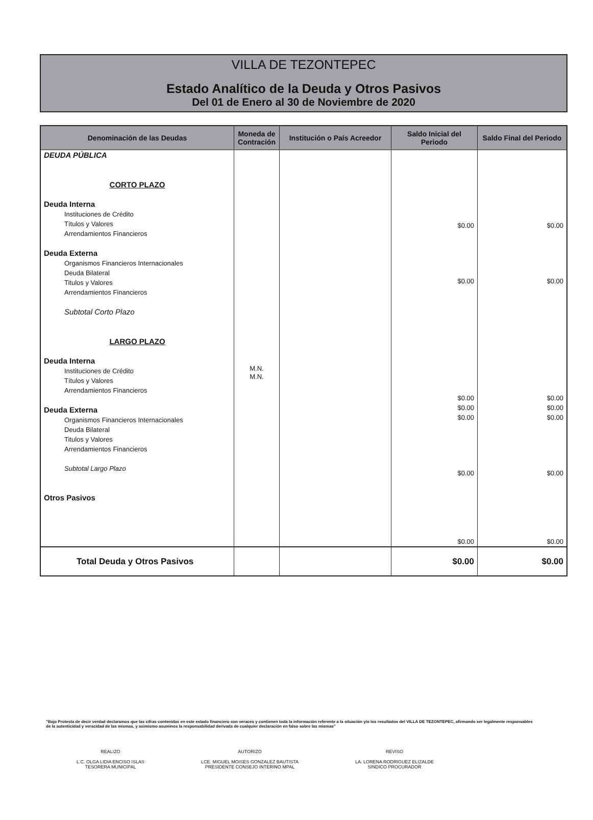VILLA DE TEZONTEPEC
Estado Analítico de la Deuda y Otros Pasivos
Del 01 de Enero al 30 de Noviembre de 2020
| Denominación de las Deudas | Moneda de Contración | Institución o País Acreedor | Saldo Inicial del Periodo | Saldo Final del Periodo |
| --- | --- | --- | --- | --- |
| DEUDA PÚBLICA CORTO PLAZO Deuda Interna Instituciones de Crédito Títulos y Valores Arrendamientos Financieros Deuda Externa Organismos Financieros Internacionales Deuda Bilateral Titulos y Valores Arrendamientos Financieros Subtotal Corto Plazo LARGO PLAZO Deuda Interna Instituciones de Crédito Títulos y Valores Arrendamientos Financieros Deuda Externa Organismos Financieros Internacionales Deuda Bilateral Titulos y Valores Arrendamientos Financieros Subtotal Largo Plazo Otros Pasivos | M.N. M.N. | | $0.00 $0.00 $0.00 $0.00 $0.00 $0.00 $0.00 | $0.00 $0.00 $0.00 $0.00 $0.00 $0.00 $0.00 |
| Total Deuda y Otros Pasivos | | | $0.00 | $0.00 |
"Bajo Protesta de decir verdad declaramos que las cifras contenidas en este estado financiero son veraces y contienen toda la información referente a la situación y/o los resultados del VILLA DE TEZONTEPEC, afirmando ser legalmente responsables de la autenticidad y veracidad de las mismas, y asimismo asuminos la responsabilidad derivada de cualquier declaración en falso sobre las mismas"
REALIZO
L.C. OLGA LIDIA ENCISO ISLAS
TESORERA MUNICIPAL
AUTORIZO
LCE. MIGUEL MOISES GONZALEZ BAUTISTA
PRESIDENTE CONSEJO INTERINO MPAL
REVISO
LA. LORENA RODRIGUEZ ELIZALDE
SINDICO PROCURADOR